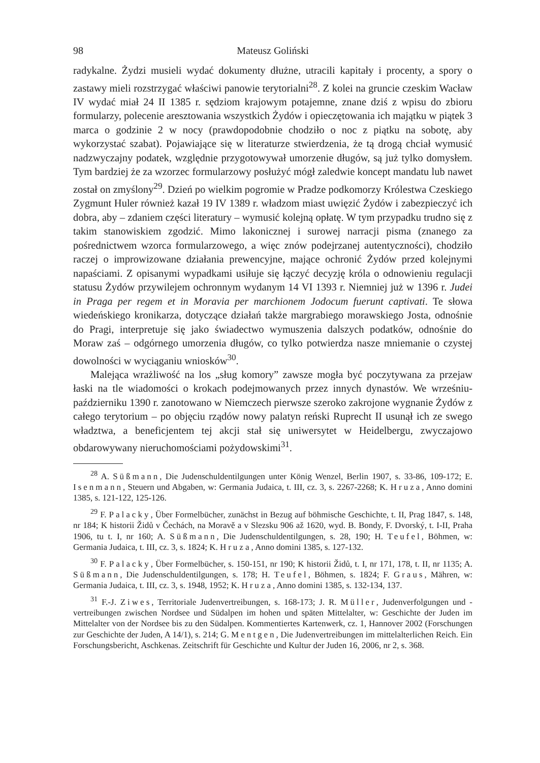98 Mateusz Goliński
radykalne. Żydzi musieli wydać dokumenty dłużne, utracili kapitały i procenty, a spory o zastawy mieli rozstrzygać właściwi panowie terytorialni<sup>28</sup>. Z kolei na gruncie czeskim Wacław IV wydać miał 24 II 1385 r. sędziom krajowym potajemne, znane dziś z wpisu do zbioru formularzy, polecenie aresztowania wszystkich Żydów i opieczętowania ich majątku w piątek 3 marca o godzinie 2 w nocy (prawdopodobnie chodziło o noc z piątku na sobotę, aby wykorzystać szabat). Pojawiające się w literaturze stwierdzenia, że tą drogą chciał wymusić nadzwyczajny podatek, względnie przygotowywał umorzenie długów, są już tylko domysłem. Tym bardziej że za wzorzec formularzowy posłużyć mógł zaledwie koncept mandatu lub nawet został on zmyślony<sup>29</sup>. Dzień po wielkim pogromie w Pradze podkomorzy Królestwa Czeskiego Zygmunt Huler również kazał 19 IV 1389 r. władzom miast uwięzić Żydów i zabezpieczyć ich dobra, aby – zdaniem części literatury – wymusić kolejną opłatę. W tym przypadku trudno się z takim stanowiskiem zgodzić. Mimo lakonicznej i surowej narracji pisma (znanego za pośrednictwem wzorca formularzowego, a więc znów podejrzanej autentyczności), chodziło raczej o improwizowane działania prewencyjne, mające ochronić Żydów przed kolejnymi napaściami. Z opisanymi wypadkami usiłuje się łączyć decyzję króla o odnowieniu regulacji statusu Żydów przywilejem ochronnym wydanym 14 VI 1393 r. Niemniej już w 1396 r. Judei in Praga per regem et in Moravia per marchionem Jodocum fuerunt captivati. Te słowa wiedeńskiego kronikarza, dotyczące działań także margrabiego morawskiego Josta, odnośnie do Pragi, interpretuje się jako świadectwo wymuszenia dalszych podatków, odnośnie do Moraw zaś – odgórnego umorzenia długów, co tylko potwierdza nasze mniemanie o czystej dowolności w wyciąganiu wniosków<sup>30</sup>.
Malejąca wrażliwość na los „sług komory” zawsze mogła być poczytywana za przejaw łaski na tle wiadomości o krokach podejmowanych przez innych dynastów. We wrześniu-październiku 1390 r. zanotowano w Niemczech pierwsze szeroko zakrojone wygnanie Żydów z całego terytorium – po objęciu rządów nowy palatyn reński Ruprecht II usunął ich ze swego władztwa, a beneficjentem tej akcji stał się uniwersytet w Heidelbergu, zwyczajowo obdarowywany nieruchomościami pożydowskimi<sup>31</sup>.
<sup>28</sup> A. Süßmann, Die Judenschuldentilgungen unter König Wenzel, Berlin 1907, s. 33-86, 109-172; E. Isenmann, Steuern und Abgaben, w: Germania Judaica, t. III, cz. 3, s. 2267-2268; K. Hruza, Anno domini 1385, s. 121-122, 125-126.
<sup>29</sup> F. Palacky, Über Formelbücher, zunächst in Bezug auf böhmische Geschichte, t. II, Prag 1847, s. 148, nr 184; K historii Židů v Čechách, na Moravě a v Slezsku 906 až 1620, wyd. B. Bondy, F. Dvorský, t. I-II, Praha 1906, tu t. I, nr 160; A. Süßmann, Die Judenschuldentilgungen, s. 28, 190; H. Teufel, Böhmen, w: Germania Judaica, t. III, cz. 3, s. 1824; K. Hruza, Anno domini 1385, s. 127-132.
<sup>30</sup> F. Palacky, Über Formelbücher, s. 150-151, nr 190; K historii Židů, t. I, nr 171, 178, t. II, nr 1135; A. Süßmann, Die Judenschuldentilgungen, s. 178; H. Teufel, Böhmen, s. 1824; F. Graus, Mähren, w: Germania Judaica, t. III, cz. 3, s. 1948, 1952; K. Hruza, Anno domini 1385, s. 132-134, 137.
<sup>31</sup> F.-J. Ziwes, Territoriale Judenvertreibungen, s. 168-173; J. R. Müller, Judenverfolgungen und -vertreibungen zwischen Nordsee und Südalpen im hohen und späten Mittelalter, w: Geschichte der Juden im Mittelalter von der Nordsee bis zu den Südalpen. Kommentiertes Kartenwerk, cz. 1, Hannover 2002 (Forschungen zur Geschichte der Juden, A 14/1), s. 214; G. Mentgen, Die Judenvertreibungen im mittelalterlichen Reich. Ein Forschungsbericht, Aschkenas. Zeitschrift für Geschichte und Kultur der Juden 16, 2006, nr 2, s. 368.